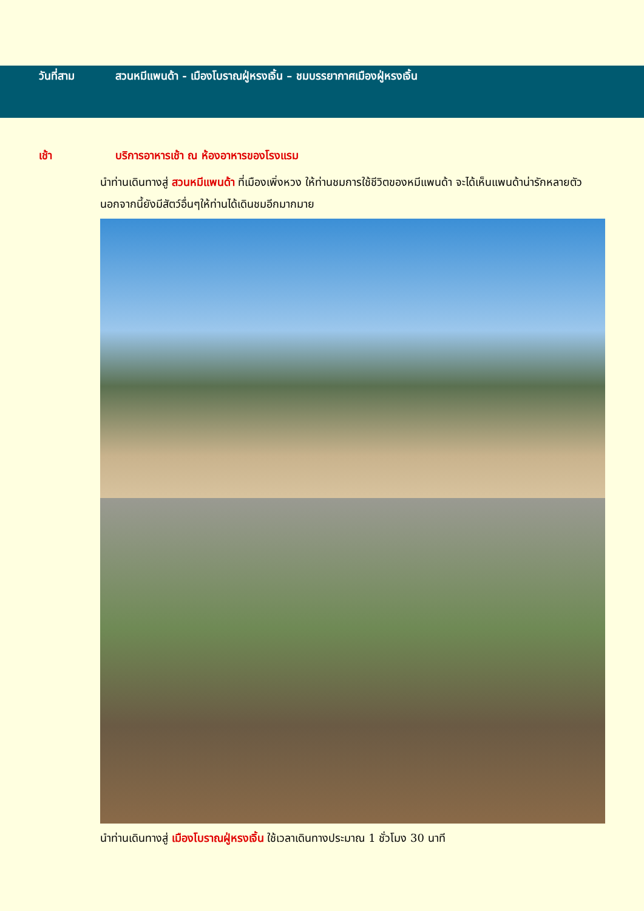วันที่สาม สวนหมีแพนด้า - เมืองโบราณฝู่หรงเจิ้น – ชมบรรยากาศเมืองฝู่หรงเจิ้น
เช้า บริการอาหารเช้า ณ ห้องอาหารของโรงแรม
นำท่านเดินทางสู่ สวนหมีแพนด้า ที่เมืองเพิ่งหวง ให้ท่านชมการใช้ชีวิตของหมีแพนด้า จะได้เห็นแพนด้าน่ารักหลายตัว นอกจากนี้ยังมีสัตว์อื่นๆให้ท่านได้เดินชมอีกมากมาย
นำท่านเดินทางสู่ เมืองโบราณฝู่หรงเจิ้น ใช้เวลาเดินทางประมาณ 1 ชั่วโมง 30 นาที